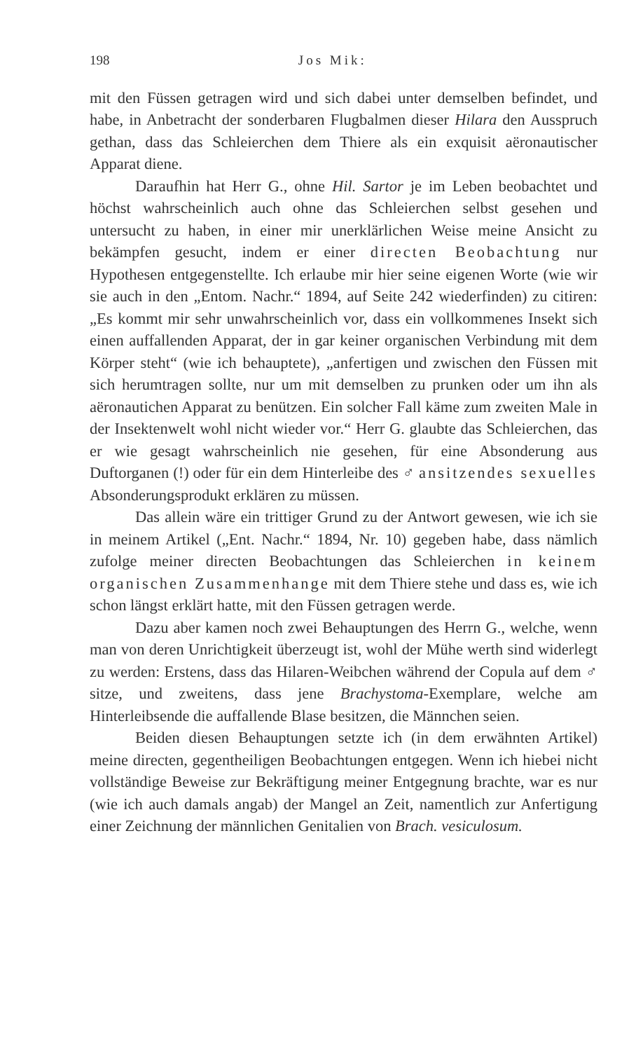198 Jos Mik:
mit den Füssen getragen wird und sich dabei unter demselben befindet, und habe, in Anbetracht der sonderbaren Flugbalmen dieser Hilara den Ausspruch gethan, dass das Schleierchen dem Thiere als ein exquisit aëronautischer Apparat diene.
Daraufhin hat Herr G., ohne Hil. Sartor je im Leben beobachtet und höchst wahrscheinlich auch ohne das Schleierchen selbst gesehen und untersucht zu haben, in einer mir unerklärlichen Weise meine Ansicht zu bekämpfen gesucht, indem er einer directen Beobachtung nur Hypothesen entgegenstellte. Ich erlaube mir hier seine eigenen Worte (wie wir sie auch in den „Entom. Nachr.“ 1894, auf Seite 242 wiederfinden) zu citiren: „Es kommt mir sehr unwahrscheinlich vor, dass ein vollkommenes Insekt sich einen auffallenden Apparat, der in gar keiner organischen Verbindung mit dem Körper steht“ (wie ich behauptete), „anfertigen und zwischen den Füssen mit sich herumtragen sollte, nur um mit demselben zu prunken oder um ihn als aëronautichen Apparat zu benützen. Ein solcher Fall käme zum zweiten Male in der Insektenwelt wohl nicht wieder vor.“ Herr G. glaubte das Schleierchen, das er wie gesagt wahrscheinlich nie gesehen, für eine Absonderung aus Duftorganen (!) oder für ein dem Hinterleibe des ♂ ansitzendes sexuelles Absonderungsprodukt erklären zu müssen.
Das allein wäre ein trittiger Grund zu der Antwort gewesen, wie ich sie in meinem Artikel („Ent. Nachr.“ 1894, Nr. 10) gegeben habe, dass nämlich zufolge meiner directen Beobachtungen das Schleierchen in keinem organischen Zusammenhange mit dem Thiere stehe und dass es, wie ich schon längst erklärt hatte, mit den Füssen getragen werde.
Dazu aber kamen noch zwei Behauptungen des Herrn G., welche, wenn man von deren Unrichtigkeit überzeugt ist, wohl der Mühe werth sind widerlegt zu werden: Erstens, dass das Hilaren-Weibchen während der Copula auf dem ♂ sitze, und zweitens, dass jene Brachystoma-Exemplare, welche am Hinterleibsende die auffallende Blase besitzen, die Männchen seien.
Beiden diesen Behauptungen setzte ich (in dem erwähnten Artikel) meine directen, gegentheiligen Beobachtungen entgegen. Wenn ich hiebei nicht vollständige Beweise zur Bekräftigung meiner Entgegnung brachte, war es nur (wie ich auch damals angab) der Mangel an Zeit, namentlich zur Anfertigung einer Zeichnung der männlichen Genitalien von Brach. vesiculosum.